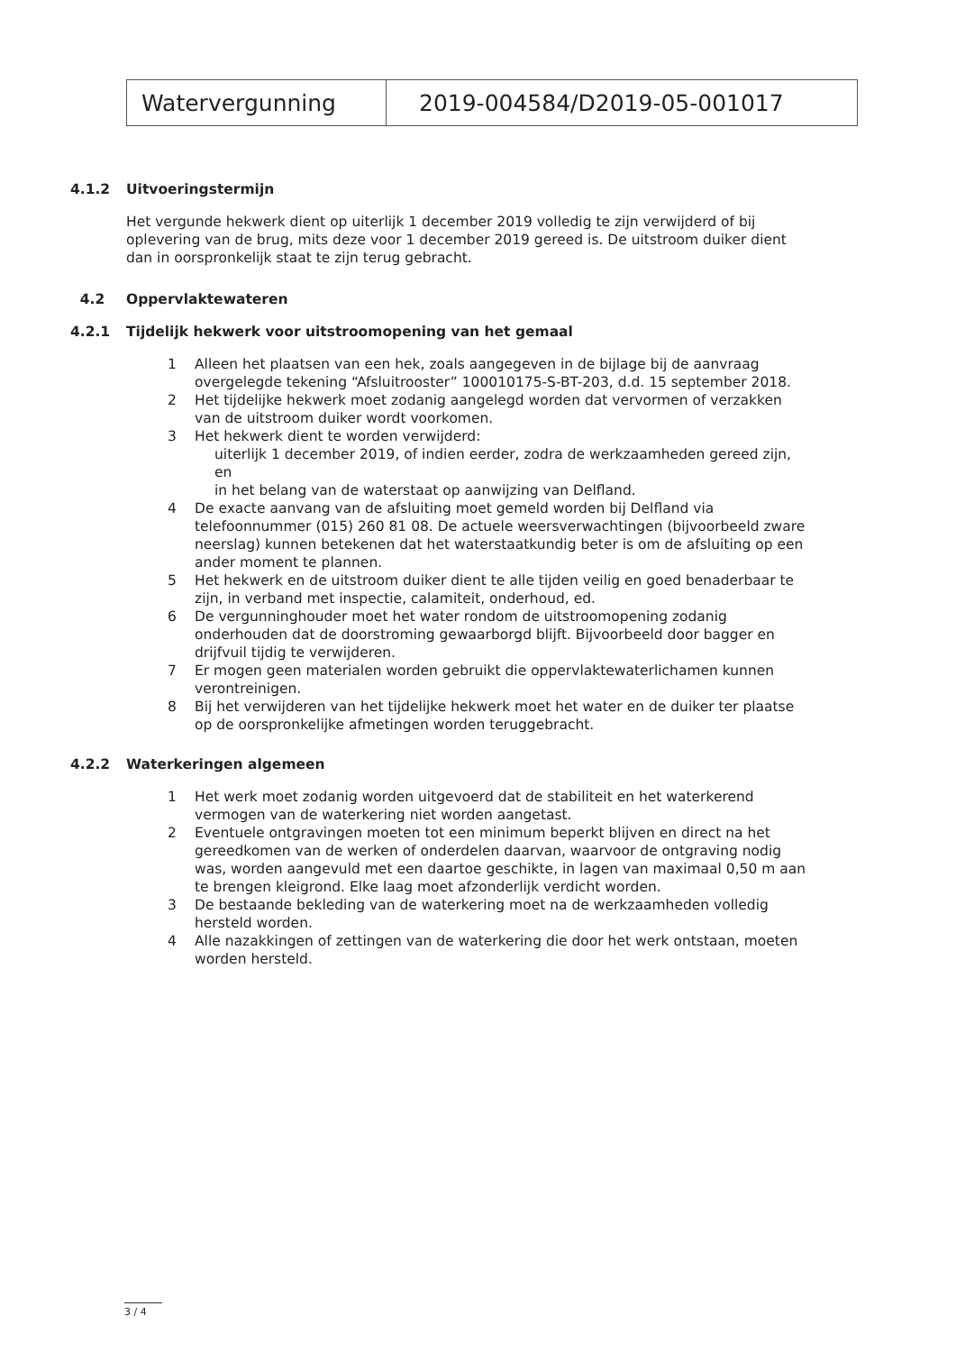| Watervergunning | 2019-004584/D2019-05-001017 |
4.1.2 Uitvoeringstermijn
Het vergunde hekwerk dient op uiterlijk 1 december 2019 volledig te zijn verwijderd of bij oplevering van de brug, mits deze voor 1 december 2019 gereed is. De uitstroom duiker dient dan in oorspronkelijk staat te zijn terug gebracht.
4.2 Oppervlaktewateren
4.2.1 Tijdelijk hekwerk voor uitstroomopening van het gemaal
1 Alleen het plaatsen van een hek, zoals aangegeven in de bijlage bij de aanvraag overgelegde tekening “Afsluitrooster” 100010175-S-BT-203, d.d. 15 september 2018.
2 Het tijdelijke hekwerk moet zodanig aangelegd worden dat vervormen of verzakken van de uitstroom duiker wordt voorkomen.
3 Het hekwerk dient te worden verwijderd:
uiterlijk 1 december 2019, of indien eerder, zodra de werkzaamheden gereed zijn, en
in het belang van de waterstaat op aanwijzing van Delfland.
4 De exacte aanvang van de afsluiting moet gemeld worden bij Delfland via telefoonnummer (015) 260 81 08. De actuele weersverwachtingen (bijvoorbeeld zware neerslag) kunnen betekenen dat het waterstaatkundig beter is om de afsluiting op een ander moment te plannen.
5 Het hekwerk en de uitstroom duiker dient te alle tijden veilig en goed benaderbaar te zijn, in verband met inspectie, calamiteit, onderhoud, ed.
6 De vergunninghouder moet het water rondom de uitstroomopening zodanig onderhouden dat de doorstroming gewaarborgd blijft. Bijvoorbeeld door bagger en drijfvuil tijdig te verwijderen.
7 Er mogen geen materialen worden gebruikt die oppervlaktewaterlichamen kunnen verontreinigen.
8 Bij het verwijderen van het tijdelijke hekwerk moet het water en de duiker ter plaatse op de oorspronkelijke afmetingen worden teruggebracht.
4.2.2 Waterkeringen algemeen
1 Het werk moet zodanig worden uitgevoerd dat de stabiliteit en het waterkerend vermogen van de waterkering niet worden aangetast.
2 Eventuele ontgravingen moeten tot een minimum beperkt blijven en direct na het gereedkomen van de werken of onderdelen daarvan, waarvoor de ontgraving nodig was, worden aangevuld met een daartoe geschikte, in lagen van maximaal 0,50 m aan te brengen kleigrond. Elke laag moet afzonderlijk verdicht worden.
3 De bestaande bekleding van de waterkering moet na de werkzaamheden volledig hersteld worden.
4 Alle nazakkingen of zettingen van de waterkering die door het werk ontstaan, moeten worden hersteld.
3 / 4